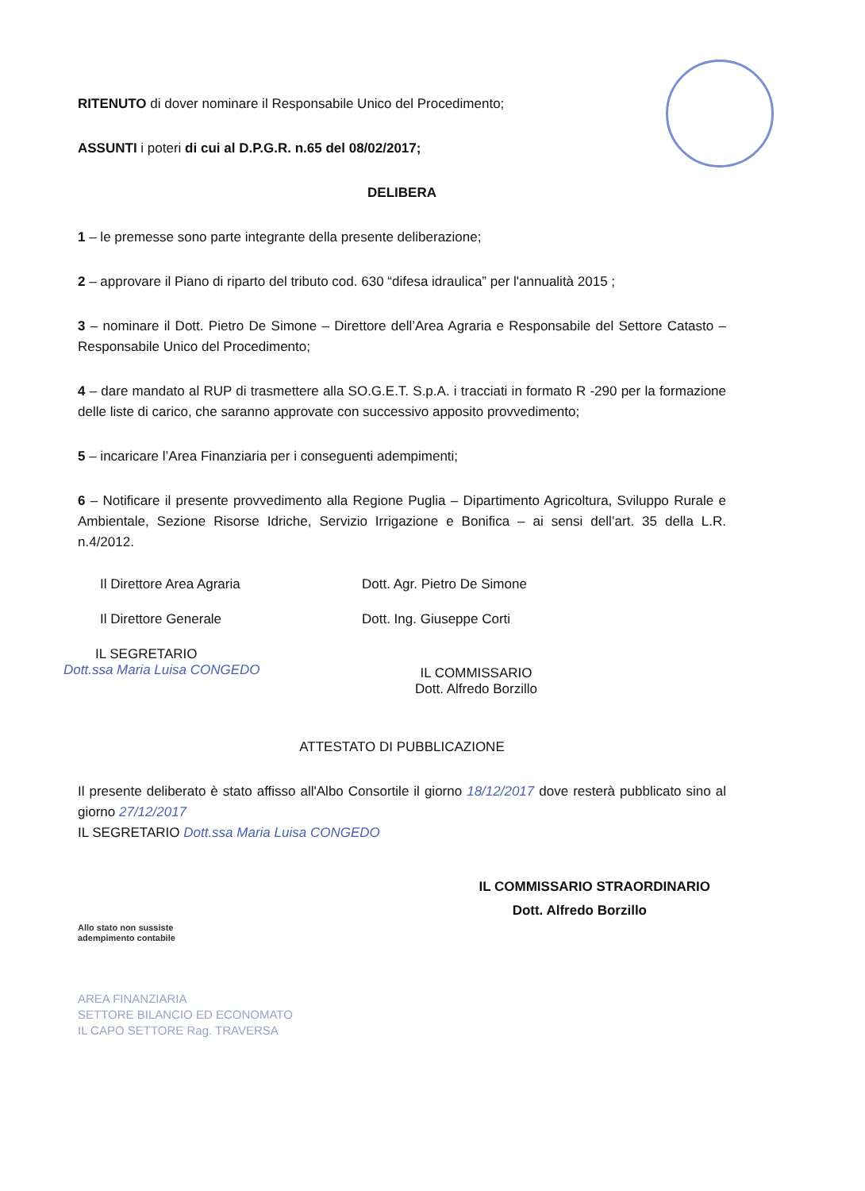RITENUTO di dover nominare il Responsabile Unico del Procedimento;
ASSUNTI i poteri di cui al D.P.G.R. n.65 del 08/02/2017;
DELIBERA
1 – le premesse sono parte integrante della presente deliberazione;
2 – approvare il Piano di riparto del tributo cod. 630 “difesa idraulica” per l'annualità 2015 ;
3 – nominare il Dott. Pietro De Simone – Direttore dell’Area Agraria e Responsabile del Settore Catasto – Responsabile Unico del Procedimento;
4 – dare mandato al RUP di trasmettere alla SO.G.E.T. S.p.A. i tracciati in formato R -290 per la formazione delle liste di carico, che saranno approvate con successivo apposito provvedimento;
5 – incaricare l’Area Finanziaria per i conseguenti adempimenti;
6 – Notificare il presente provvedimento alla Regione Puglia – Dipartimento Agricoltura, Sviluppo Rurale e Ambientale, Sezione Risorse Idriche, Servizio Irrigazione e Bonifica – ai sensi dell’art. 35 della L.R. n.4/2012.
Il Direttore Area Agraria Dott. Agr. Pietro De Simone
Il Direttore Generale Dott. Ing. Giuseppe Corti
IL SEGRETARIO
Dott.ssa Maria Luisa CONGEDO
IL COMMISSARIO
Dott. Alfredo Borzillo
ATTESTATO DI PUBBLICAZIONE
Il presente deliberato è stato affisso all'Albo Consortile il giorno 18/12/2017 dove resterà pubblicato sino al giorno 27/12/2017
IL SEGRETARIO Dott.ssa Maria Luisa CONGEDO
IL COMMISSARIO STRAORDINARIO
Dott. Alfredo Borzillo
Allo stato non sussiste
adempimento contabile
AREA FINANZIARIA
SETTORE BILANCIO ED ECONOMATO
IL CAPO SETTORE Rag. TRAVERSA